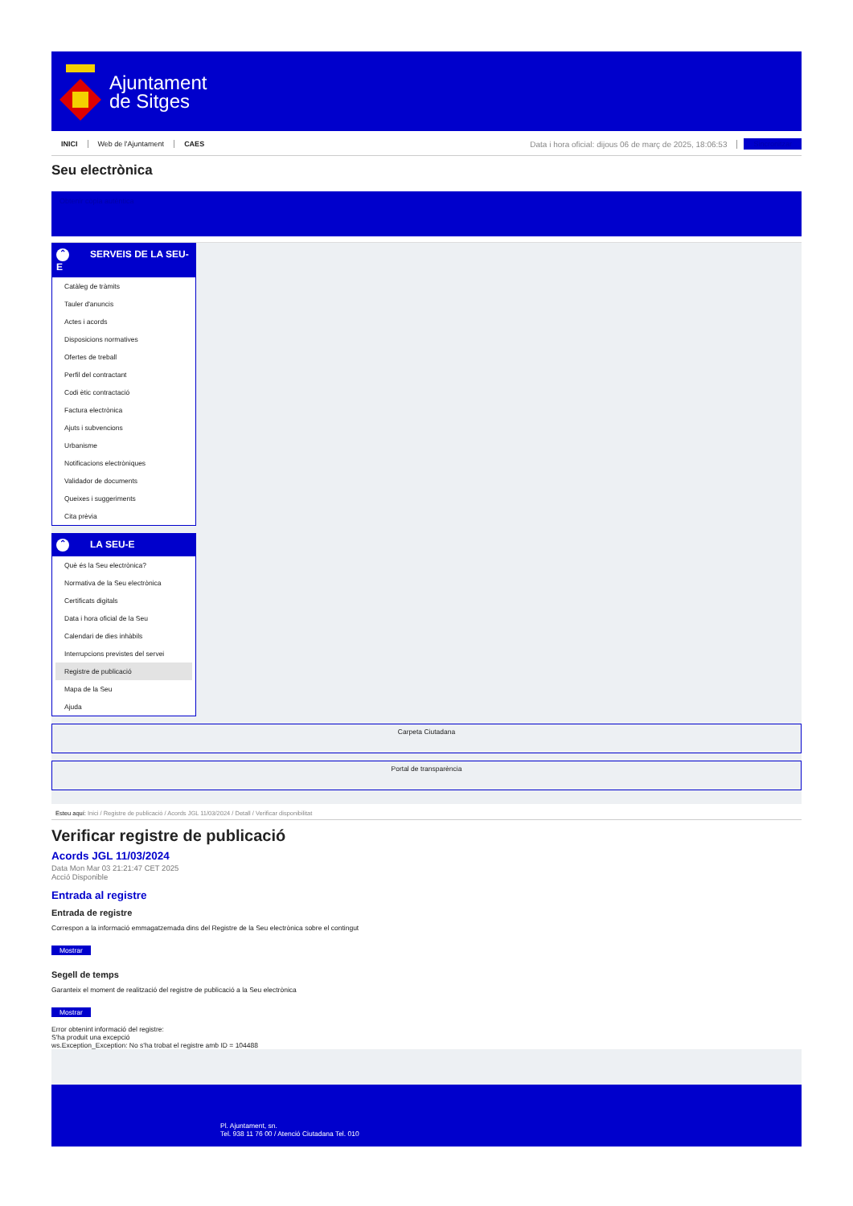Ajuntament
de Sitges
INICI Web de l'Ajuntament CAES Data i hora oficial: dijous 06 de març de 2025, 18:06:53 Sincronitzar
Seu electrònica
Obtenir còpia autèntica
⌃ SERVEIS DE LA SEU-E
Catàleg de tràmits
Tauler d'anuncis
Actes i acords
Disposicions normatives
Ofertes de treball
Perfil del contractant
Codi ètic contractació
Factura electrònica
Ajuts i subvencions
Urbanisme
Notificacions electròniques
Validador de documents
Queixes i suggeriments
Cita prèvia
⌃ LA SEU-E
Què és la Seu electrònica?
Normativa de la Seu electrònica
Certificats digitals
Data i hora oficial de la Seu
Calendari de dies inhàbils
Interrupcions previstes del servei
Registre de publicació
Mapa de la Seu
Ajuda
Carpeta Ciutadana
Portal de transparència
Esteu aquí: Inici / Registre de publicació / Acords JGL 11/03/2024 / Detall / Verificar disponibilitat
Verificar registre de publicació
Acords JGL 11/03/2024
Data Mon Mar 03 21:21:47 CET 2025
Acció Disponible
Entrada al registre
Entrada de registre
Correspon a la informació emmagatzemada dins del Registre de la Seu electrònica sobre el contingut
Mostrar
Segell de temps
Garanteix el moment de realització del registre de publicació a la Seu electrònica
Mostrar
Error obtenint informació del registre:
S'ha produit una excepció
ws.Exception_Exception: No s'ha trobat el registre amb ID = 104488
Pl. Ajuntament, sn.
Tel. 938 11 76 00 / Atenció Ciutadana Tel. 010